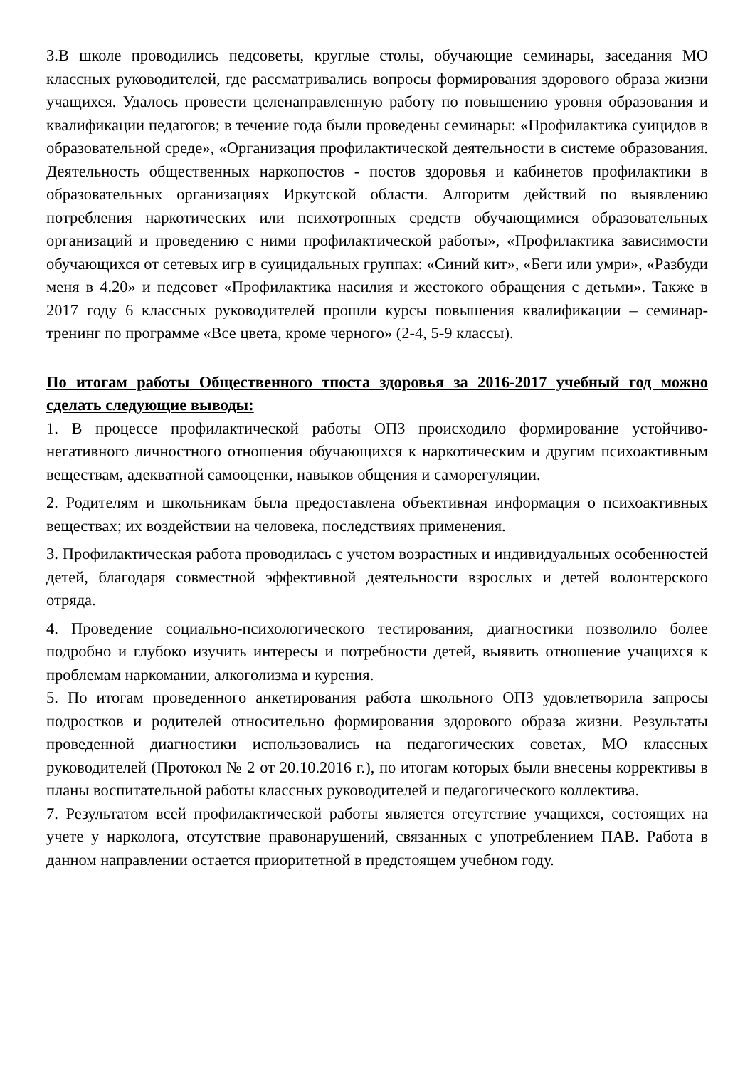3.В школе проводились педсоветы, круглые столы, обучающие семинары, заседания МО классных руководителей, где рассматривались вопросы формирования здорового образа жизни учащихся. Удалось провести целенаправленную работу по повышению уровня образования и квалификации педагогов; в течение года были проведены семинары: «Профилактика суицидов в образовательной среде», «Организация профилактической деятельности в системе образования. Деятельность общественных наркопостов - постов здоровья и кабинетов профилактики в образовательных организациях Иркутской области. Алгоритм действий по выявлению потребления наркотических или психотропных средств обучающимися образовательных организаций и проведению с ними профилактической работы», «Профилактика зависимости обучающихся от сетевых игр в суицидальных группах: «Синий кит», «Беги или умри», «Разбуди меня в 4.20» и педсовет «Профилактика насилия и жестокого обращения с детьми». Также в 2017 году 6 классных руководителей прошли курсы повышения квалификации – семинар-тренинг по программе «Все цвета, кроме черного» (2-4, 5-9 классы).
По итогам работы Общественного тпоста здоровья за 2016-2017 учебный год можно сделать следующие выводы:
1. В процессе профилактической работы ОПЗ происходило формирование устойчиво-негативного личностного отношения обучающихся к наркотическим и другим психоактивным веществам, адекватной самооценки, навыков общения и саморегуляции.
2. Родителям и школьникам была предоставлена объективная информация о психоактивных веществах; их воздействии на человека, последствиях применения.
3. Профилактическая работа проводилась с учетом возрастных и индивидуальных особенностей детей, благодаря совместной эффективной деятельности взрослых и детей волонтерского отряда.
4. Проведение социально-психологического тестирования, диагностики позволило более подробно и глубоко изучить интересы и потребности детей, выявить отношение учащихся к проблемам наркомании, алкоголизма и курения.
5. По итогам проведенного анкетирования работа школьного ОПЗ удовлетворила запросы подростков и родителей относительно формирования здорового образа жизни. Результаты проведенной диагностики использовались на педагогических советах, МО классных руководителей (Протокол № 2 от 20.10.2016 г.), по итогам которых были внесены коррективы в планы воспитательной работы классных руководителей и педагогического коллектива.
7. Результатом всей профилактической работы является отсутствие учащихся, состоящих на учете у нарколога, отсутствие правонарушений, связанных с употреблением ПАВ. Работа в данном направлении остается приоритетной в предстоящем учебном году.